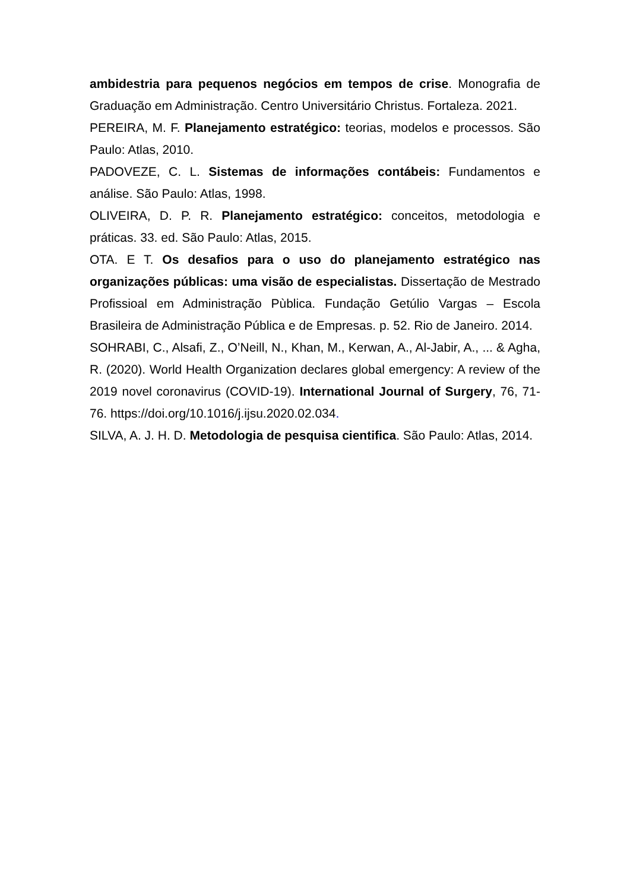ambidestria para pequenos negócios em tempos de crise. Monografia de Graduação em Administração. Centro Universitário Christus. Fortaleza. 2021.
PEREIRA, M. F. Planejamento estratégico: teorias, modelos e processos. São Paulo: Atlas, 2010.
PADOVEZE, C. L. Sistemas de informações contábeis: Fundamentos e análise. São Paulo: Atlas, 1998.
OLIVEIRA, D. P. R. Planejamento estratégico: conceitos, metodologia e práticas. 33. ed. São Paulo: Atlas, 2015.
OTA. E T. Os desafios para o uso do planejamento estratégico nas organizações públicas: uma visão de especialistas. Dissertação de Mestrado Profissioal em Administração Pùblica. Fundação Getúlio Vargas – Escola Brasileira de Administração Pública e de Empresas. p. 52. Rio de Janeiro. 2014.
SOHRABI, C., Alsafi, Z., O’Neill, N., Khan, M., Kerwan, A., Al-Jabir, A., ... & Agha, R. (2020). World Health Organization declares global emergency: A review of the 2019 novel coronavirus (COVID-19). International Journal of Surgery, 76, 71-76. https://doi.org/10.1016/j.ijsu.2020.02.034.
SILVA, A. J. H. D. Metodologia de pesquisa cientifica. São Paulo: Atlas, 2014.